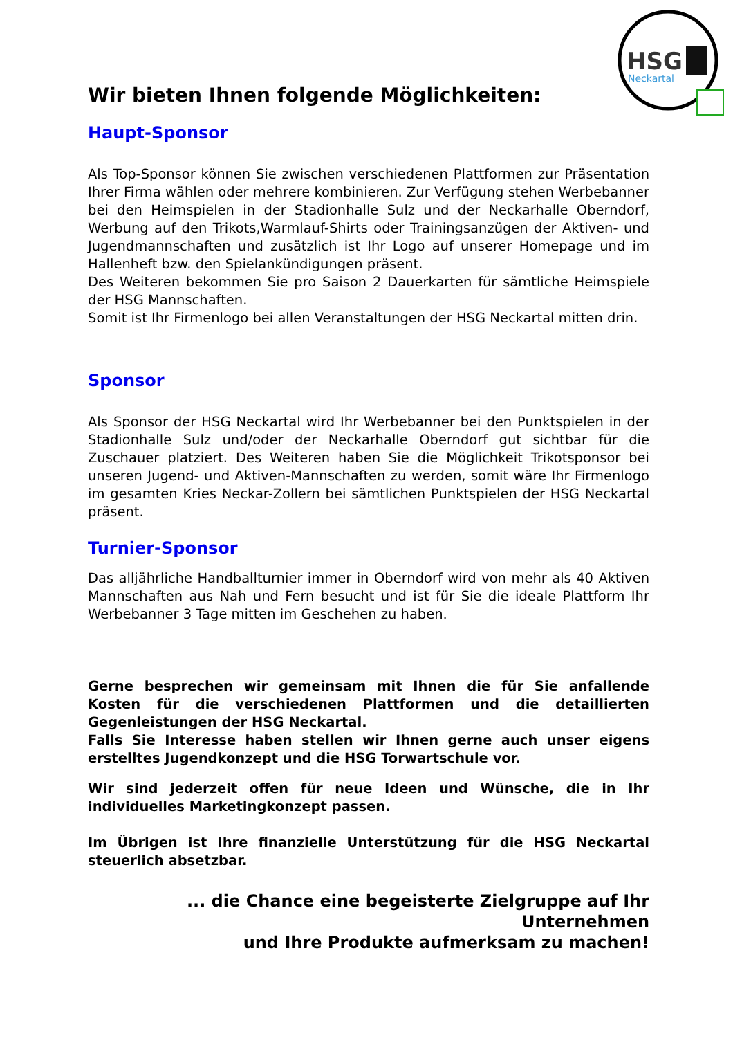HSG
Neckartal
Wir bieten Ihnen folgende Möglichkeiten:
Haupt-Sponsor
Als Top-Sponsor können Sie zwischen verschiedenen Plattformen zur Präsentation Ihrer Firma wählen oder mehrere kombinieren. Zur Verfügung stehen Werbebanner bei den Heimspielen in der Stadionhalle Sulz und der Neckarhalle Oberndorf, Werbung auf den Trikots,Warmlauf-Shirts oder Trainingsanzügen der Aktiven- und Jugendmannschaften und zusätzlich ist Ihr Logo auf unserer Homepage und im Hallenheft bzw. den Spielankündigungen präsent.
Des Weiteren bekommen Sie pro Saison 2 Dauerkarten für sämtliche Heimspiele der HSG Mannschaften.
Somit ist Ihr Firmenlogo bei allen Veranstaltungen der HSG Neckartal mitten drin.
Sponsor
Als Sponsor der HSG Neckartal wird Ihr Werbebanner bei den Punktspielen in der Stadionhalle Sulz und/oder der Neckarhalle Oberndorf gut sichtbar für die Zuschauer platziert. Des Weiteren haben Sie die Möglichkeit Trikotsponsor bei unseren Jugend- und Aktiven-Mannschaften zu werden, somit wäre Ihr Firmenlogo im gesamten Kries Neckar-Zollern bei sämtlichen Punktspielen der HSG Neckartal präsent.
Turnier-Sponsor
Das alljährliche Handballturnier immer in Oberndorf wird von mehr als 40 Aktiven Mannschaften aus Nah und Fern besucht und ist für Sie die ideale Plattform Ihr Werbebanner 3 Tage mitten im Geschehen zu haben.
Gerne besprechen wir gemeinsam mit Ihnen die für Sie anfallende Kosten für die verschiedenen Plattformen und die detaillierten Gegenleistungen der HSG Neckartal.
Falls Sie Interesse haben stellen wir Ihnen gerne auch unser eigens erstelltes Jugendkonzept und die HSG Torwartschule vor.
Wir sind jederzeit offen für neue Ideen und Wünsche, die in Ihr individuelles Marketingkonzept passen.
Im Übrigen ist Ihre finanzielle Unterstützung für die HSG Neckartal steuerlich absetzbar.
... die Chance eine begeisterte Zielgruppe auf Ihr Unternehmen
und Ihre Produkte aufmerksam zu machen!